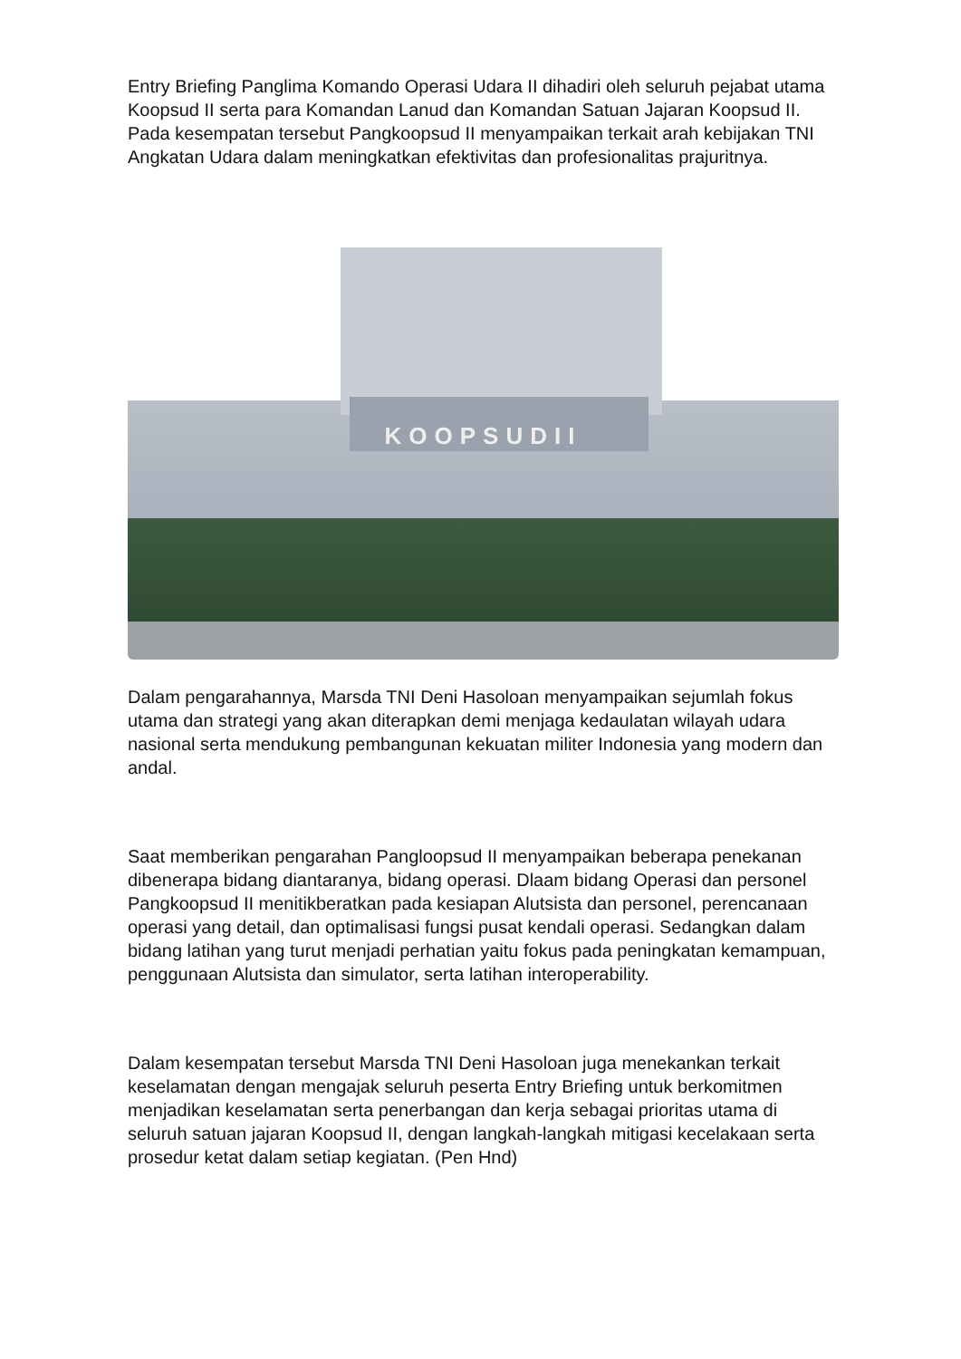Entry Briefing Panglima Komando Operasi Udara II dihadiri oleh seluruh pejabat utama Koopsud II serta para Komandan Lanud dan Komandan Satuan Jajaran Koopsud II. Pada kesempatan tersebut Pangkoopsud II menyampaikan terkait arah kebijakan TNI Angkatan Udara dalam meningkatkan efektivitas dan profesionalitas prajuritnya.
KOOPSUDII
Dalam pengarahannya, Marsda TNI Deni Hasoloan menyampaikan sejumlah fokus utama dan strategi yang akan diterapkan demi menjaga kedaulatan wilayah udara nasional serta mendukung pembangunan kekuatan militer Indonesia yang modern dan andal.
Saat memberikan pengarahan Pangloopsud II menyampaikan beberapa penekanan dibenerapa bidang diantaranya, bidang operasi. Dlaam bidang Operasi dan personel Pangkoopsud II menitikberatkan pada kesiapan Alutsista dan personel, perencanaan operasi yang detail, dan optimalisasi fungsi pusat kendali operasi. Sedangkan dalam bidang latihan yang turut menjadi perhatian yaitu fokus pada peningkatan kemampuan, penggunaan Alutsista dan simulator, serta latihan interoperability.
Dalam kesempatan tersebut Marsda TNI Deni Hasoloan juga menekankan terkait keselamatan dengan mengajak seluruh peserta Entry Briefing untuk berkomitmen menjadikan keselamatan serta penerbangan dan kerja sebagai prioritas utama di seluruh satuan jajaran Koopsud II, dengan langkah-langkah mitigasi kecelakaan serta prosedur ketat dalam setiap kegiatan. (Pen Hnd)